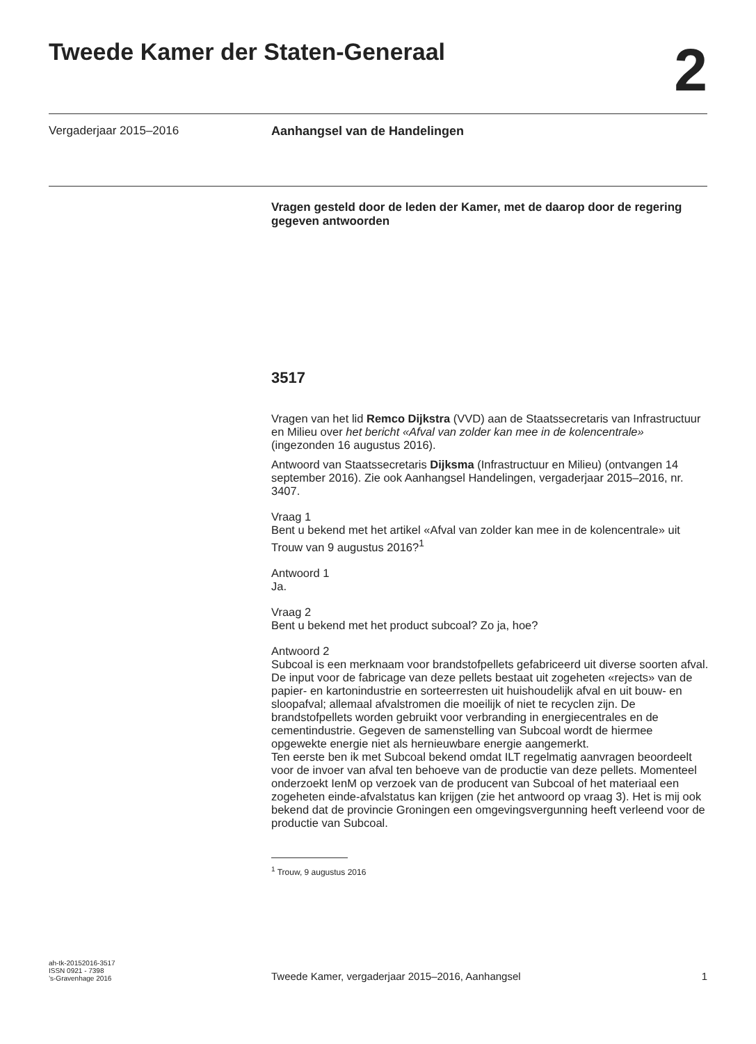Tweede Kamer der Staten-Generaal
2
Vergaderjaar 2015–2016 Aanhangsel van de Handelingen
Vragen gesteld door de leden der Kamer, met de daarop door de regering gegeven antwoorden
3517
Vragen van het lid Remco Dijkstra (VVD) aan de Staatssecretaris van Infrastructuur en Milieu over het bericht «Afval van zolder kan mee in de kolencentrale» (ingezonden 16 augustus 2016).
Antwoord van Staatssecretaris Dijksma (Infrastructuur en Milieu) (ontvangen 14 september 2016). Zie ook Aanhangsel Handelingen, vergaderjaar 2015–2016, nr. 3407.
Vraag 1
Bent u bekend met het artikel «Afval van zolder kan mee in de kolencentrale» uit Trouw van 9 augustus 2016?<sup>1</sup>
Antwoord 1
Ja.
Vraag 2
Bent u bekend met het product subcoal? Zo ja, hoe?
Antwoord 2
Subcoal is een merknaam voor brandstofpellets gefabriceerd uit diverse soorten afval. De input voor de fabricage van deze pellets bestaat uit zogeheten «rejects» van de papier- en kartonindustrie en sorteerresten uit huishoudelijk afval en uit bouw- en sloopafval; allemaal afvalstromen die moeilijk of niet te recyclen zijn. De brandstofpellets worden gebruikt voor verbranding in energiecentrales en de cementindustrie. Gegeven de samenstelling van Subcoal wordt de hiermee opgewekte energie niet als hernieuwbare energie aangemerkt.
Ten eerste ben ik met Subcoal bekend omdat ILT regelmatig aanvragen beoordeelt voor de invoer van afval ten behoeve van de productie van deze pellets. Momenteel onderzoekt IenM op verzoek van de producent van Subcoal of het materiaal een zogeheten einde-afvalstatus kan krijgen (zie het antwoord op vraag 3). Het is mij ook bekend dat de provincie Groningen een omgevingsvergunning heeft verleend voor de productie van Subcoal.
<sup>1</sup> Trouw, 9 augustus 2016
ah-tk-20152016-3517
ISSN 0921 - 7398
’s-Gravenhage 2016
Tweede Kamer, vergaderjaar 2015–2016, Aanhangsel
1